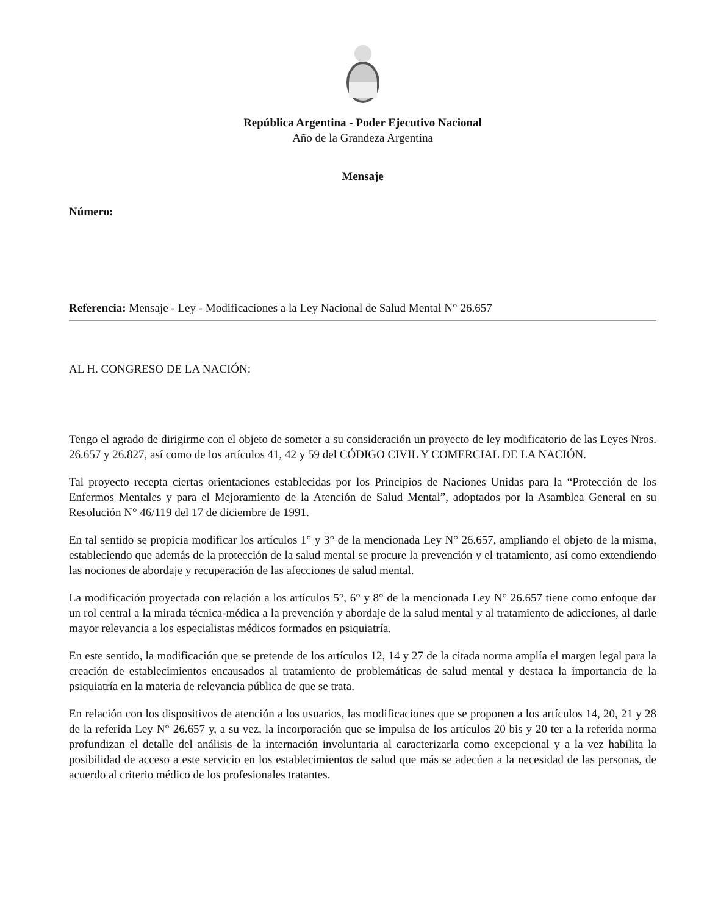República Argentina - Poder Ejecutivo Nacional
Año de la Grandeza Argentina
Mensaje
Número:
Referencia: Mensaje - Ley - Modificaciones a la Ley Nacional de Salud Mental N° 26.657
AL H. CONGRESO DE LA NACIÓN:
Tengo el agrado de dirigirme con el objeto de someter a su consideración un proyecto de ley modificatorio de las Leyes Nros. 26.657 y 26.827, así como de los artículos 41, 42 y 59 del CÓDIGO CIVIL Y COMERCIAL DE LA NACIÓN.
Tal proyecto recepta ciertas orientaciones establecidas por los Principios de Naciones Unidas para la “Protección de los Enfermos Mentales y para el Mejoramiento de la Atención de Salud Mental”, adoptados por la Asamblea General en su Resolución N° 46/119 del 17 de diciembre de 1991.
En tal sentido se propicia modificar los artículos 1° y 3° de la mencionada Ley N° 26.657, ampliando el objeto de la misma, estableciendo que además de la protección de la salud mental se procure la prevención y el tratamiento, así como extendiendo las nociones de abordaje y recuperación de las afecciones de salud mental.
La modificación proyectada con relación a los artículos 5°, 6° y 8° de la mencionada Ley N° 26.657 tiene como enfoque dar un rol central a la mirada técnica-médica a la prevención y abordaje de la salud mental y al tratamiento de adicciones, al darle mayor relevancia a los especialistas médicos formados en psiquiatría.
En este sentido, la modificación que se pretende de los artículos 12, 14 y 27 de la citada norma amplía el margen legal para la creación de establecimientos encausados al tratamiento de problemáticas de salud mental y destaca la importancia de la psiquiatría en la materia de relevancia pública de que se trata.
En relación con los dispositivos de atención a los usuarios, las modificaciones que se proponen a los artículos 14, 20, 21 y 28 de la referida Ley N° 26.657 y, a su vez, la incorporación que se impulsa de los artículos 20 bis y 20 ter a la referida norma profundizan el detalle del análisis de la internación involuntaria al caracterizarla como excepcional y a la vez habilita la posibilidad de acceso a este servicio en los establecimientos de salud que más se adecúen a la necesidad de las personas, de acuerdo al criterio médico de los profesionales tratantes.